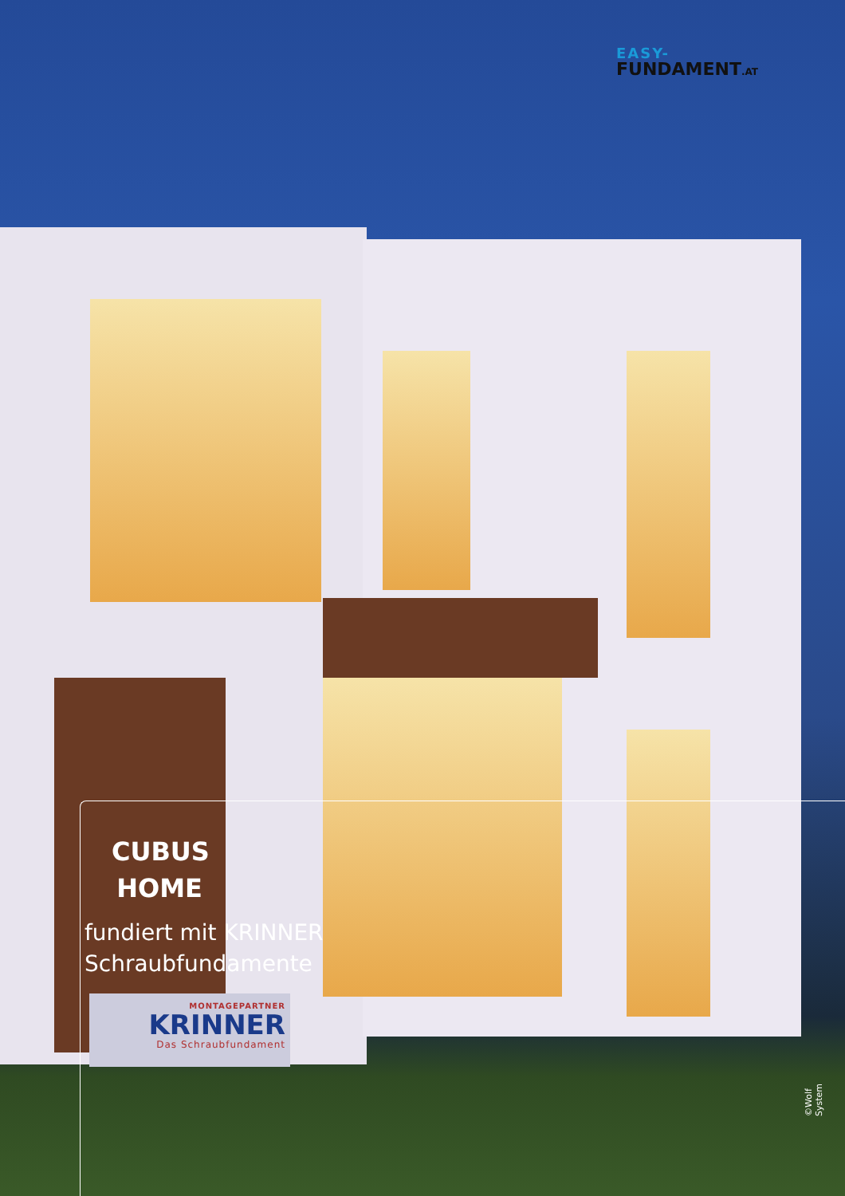EASY-
FUNDAMENT.AT
CUBUS HOME
fundiert mit KRINNER
Schraubfundamente
MONTAGEPARTNER
KRINNER
Das Schraubfundament
©Wolf System